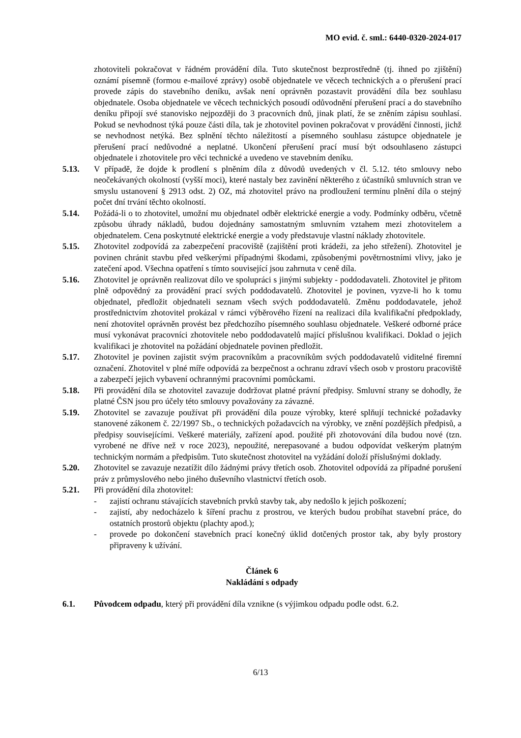MO evid. č. sml.: 6440-0320-2024-017
zhotoviteli pokračovat v řádném provádění díla. Tuto skutečnost bezprostředně (tj. ihned po zjištění) oznámí písemně (formou e-mailové zprávy) osobě objednatele ve věcech technických a o přerušení prací provede zápis do stavebního deníku, avšak není oprávněn pozastavit provádění díla bez souhlasu objednatele. Osoba objednatele ve věcech technických posoudí odůvodnění přerušení prací a do stavebního deníku připojí své stanovisko nejpozději do 3 pracovních dnů, jinak platí, že se zněním zápisu souhlasí. Pokud se nevhodnost týká pouze části díla, tak je zhotovitel povinen pokračovat v provádění činnosti, jichž se nevhodnost netýká. Bez splnění těchto náležitostí a písemného souhlasu zástupce objednatele je přerušení prací nedůvodné a neplatné. Ukončení přerušení prací musí být odsouhlaseno zástupci objednatele i zhotovitele pro věci technické a uvedeno ve stavebním deníku.
5.13. V případě, že dojde k prodlení s plněním díla z důvodů uvedených v čl. 5.12. této smlouvy nebo neočekávaných okolností (vyšší moci), které nastaly bez zavinění některého z účastníků smluvních stran ve smyslu ustanovení § 2913 odst. 2) OZ, má zhotovitel právo na prodloužení termínu plnění díla o stejný počet dní trvání těchto okolností.
5.14. Požádá-li o to zhotovitel, umožní mu objednatel odběr elektrické energie a vody. Podmínky odběru, včetně způsobu úhrady nákladů, budou dojednány samostatným smluvním vztahem mezi zhotovitelem a objednatelem. Cena poskytnuté elektrické energie a vody představuje vlastní náklady zhotovitele.
5.15. Zhotovitel zodpovídá za zabezpečení pracoviště (zajištění proti krádeži, za jeho střežení). Zhotovitel je povinen chránit stavbu před veškerými případnými škodami, způsobenými povětrnostními vlivy, jako je zatečení apod. Všechna opatření s tímto související jsou zahrnuta v ceně díla.
5.16. Zhotovitel je oprávněn realizovat dílo ve spolupráci s jinými subjekty - poddodavateli. Zhotovitel je přitom plně odpovědný za provádění prací svých poddodavatelů. Zhotovitel je povinen, vyzve-li ho k tomu objednatel, předložit objednateli seznam všech svých poddodavatelů. Změnu poddodavatele, jehož prostřednictvím zhotovitel prokázal v rámci výběrového řízení na realizaci díla kvalifikační předpoklady, není zhotovitel oprávněn provést bez předchozího písemného souhlasu objednatele. Veškeré odborné práce musí vykonávat pracovníci zhotovitele nebo poddodavatelů mající příslušnou kvalifikaci. Doklad o jejich kvalifikaci je zhotovitel na požádání objednatele povinen předložit.
5.17. Zhotovitel je povinen zajistit svým pracovníkům a pracovníkům svých poddodavatelů viditelné firemní označení. Zhotovitel v plné míře odpovídá za bezpečnost a ochranu zdraví všech osob v prostoru pracoviště a zabezpečí jejich vybavení ochrannými pracovními pomůckami.
5.18. Při provádění díla se zhotovitel zavazuje dodržovat platné právní předpisy. Smluvní strany se dohodly, že platné ČSN jsou pro účely této smlouvy považovány za závazné.
5.19. Zhotovitel se zavazuje používat při provádění díla pouze výrobky, které splňují technické požadavky stanovené zákonem č. 22/1997 Sb., o technických požadavcích na výrobky, ve znění pozdějších předpisů, a předpisy souvisejícími. Veškeré materiály, zařízení apod. použité při zhotovování díla budou nové (tzn. vyrobené ne dříve než v roce 2023), nepoužité, nerepasované a budou odpovídat veškerým platným technickým normám a předpisům. Tuto skutečnost zhotovitel na vyžádání doloží příslušnými doklady.
5.20. Zhotovitel se zavazuje nezatížit dílo žádnými právy třetích osob. Zhotovitel odpovídá za případné porušení práv z průmyslového nebo jiného duševního vlastnictví třetích osob.
5.21. Při provádění díla zhotovitel:
- zajistí ochranu stávajících stavebních prvků stavby tak, aby nedošlo k jejich poškození;
- zajistí, aby nedocházelo k šíření prachu z prostrou, ve kterých budou probíhat stavební práce, do ostatních prostorů objektu (plachty apod.);
- provede po dokončení stavebních prací konečný úklid dotčených prostor tak, aby byly prostory připraveny k užívání.
Článek 6
Nakládání s odpady
6.1. Původcem odpadu, který při provádění díla vznikne (s výjimkou odpadu podle odst. 6.2.
6/13